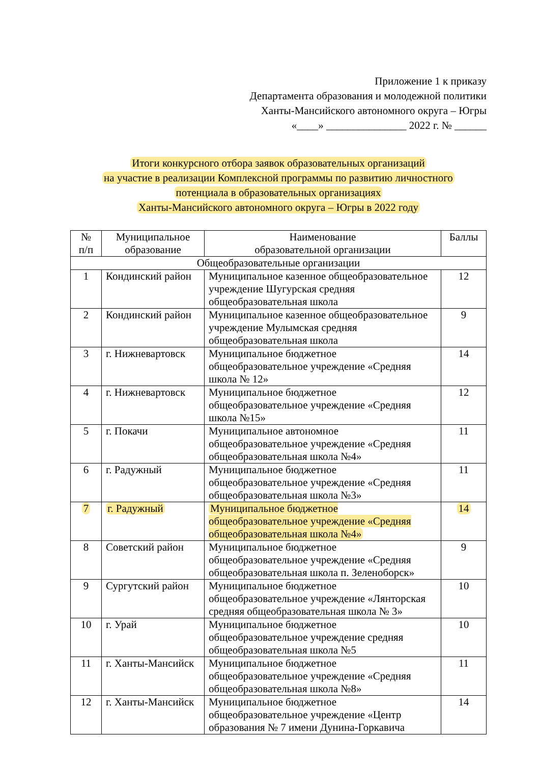Приложение 1 к приказу
Департамента образования и молодежной политики
Ханты-Мансийского автономного округа – Югры
«____» _______________ 2022 г. № ______
Итоги конкурсного отбора заявок образовательных организаций
на участие в реализации Комплексной программы по развитию личностного
потенциала в образовательных организациях
Ханты-Мансийского автономного округа – Югры в 2022 году
| № п/п | Муниципальное образование | Наименование образовательной организации | Баллы |
| --- | --- | --- | --- |
| Общеобразовательные организации | | | |
| 1 | Кондинский район | Муниципальное казенное общеобразовательное учреждение Шугурская средняя общеобразовательная школа | 12 |
| 2 | Кондинский район | Муниципальное казенное общеобразовательное учреждение Мулымская средняя общеобразовательная школа | 9 |
| 3 | г. Нижневартовск | Муниципальное бюджетное общеобразовательное учреждение «Средняя школа № 12» | 14 |
| 4 | г. Нижневартовск | Муниципальное бюджетное общеобразовательное учреждение «Средняя школа №15» | 12 |
| 5 | г. Покачи | Муниципальное автономное общеобразовательное учреждение «Средняя общеобразовательная школа №4» | 11 |
| 6 | г. Радужный | Муниципальное бюджетное общеобразовательное учреждение «Средняя общеобразовательная школа №3» | 11 |
| 7 | г. Радужный | Муниципальное бюджетное общеобразовательное учреждение «Средняя общеобразовательная школа №4» | 14 |
| 8 | Советский район | Муниципальное бюджетное общеобразовательное учреждение «Средняя общеобразовательная школа п. Зеленоборск» | 9 |
| 9 | Сургутский район | Муниципальное бюджетное общеобразовательное учреждение «Лянторская средняя общеобразовательная школа № 3» | 10 |
| 10 | г. Урай | Муниципальное бюджетное общеобразовательное учреждение средняя общеобразовательная школа №5 | 10 |
| 11 | г. Ханты-Мансийск | Муниципальное бюджетное общеобразовательное учреждение «Средняя общеобразовательная школа №8» | 11 |
| 12 | г. Ханты-Мансийск | Муниципальное бюджетное общеобразовательное учреждение «Центр образования № 7 имени Дунина-Горкавича | 14 |